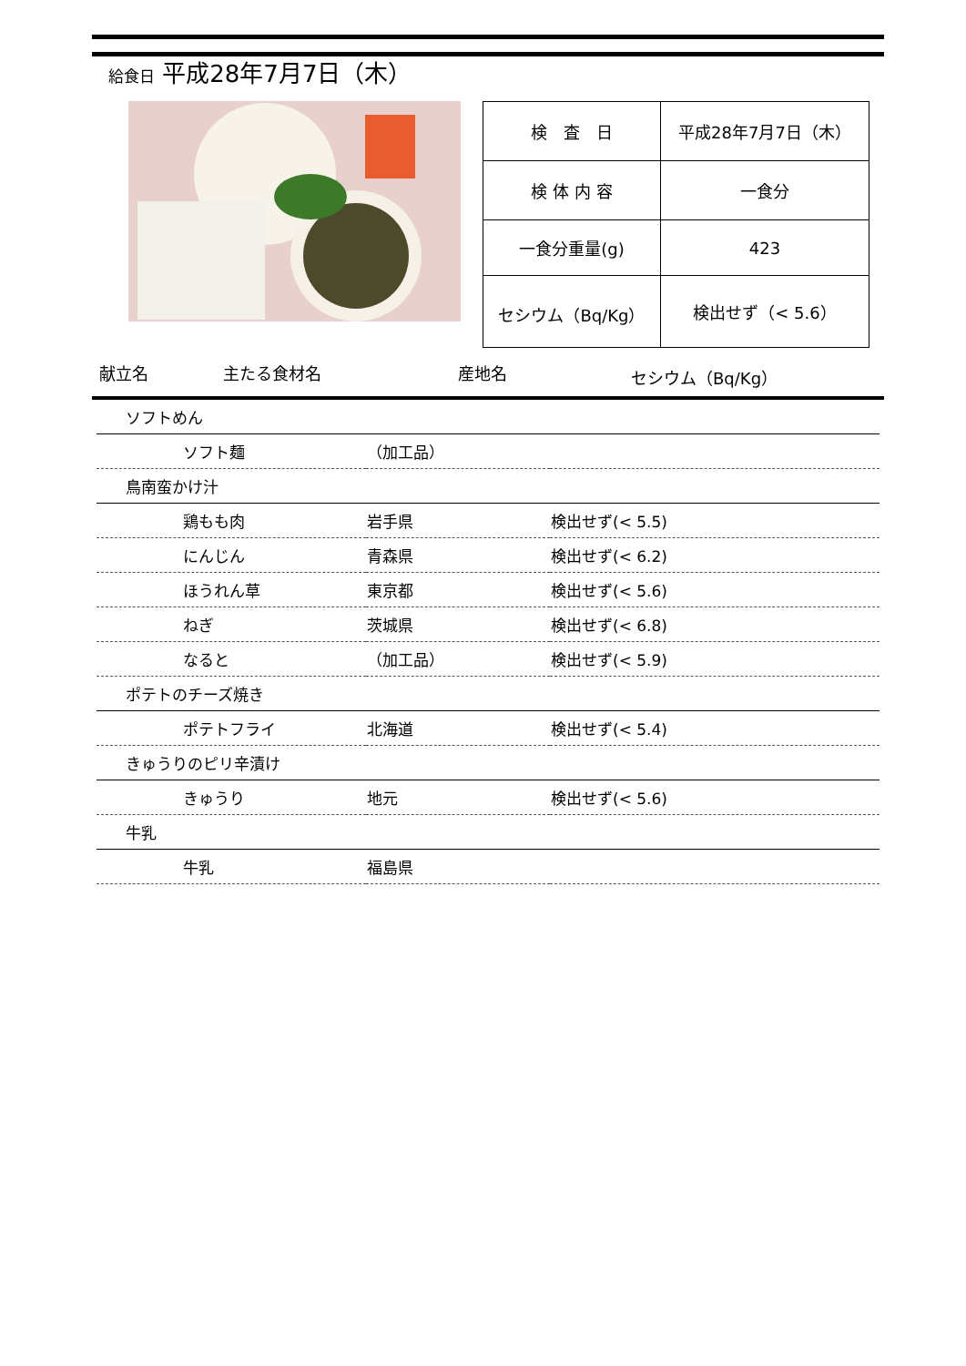給食日 平成28年7月7日（木）
| 検 査 日 | 平成28年7月7日（木） |
| 検 体 内 容 | 一食分 |
| 一食分重量(g) | 423 |
| セシウム（Bq/Kg） | 検出せず（< 5.6） |
献立名 主たる食材名 産地名 セシウム（Bq/Kg）
| ソフトめん | | |
| ソフト麺 | （加工品） | |
| 鳥南蛮かけ汁 | | |
| 鶏もも肉 | 岩手県 | 検出せず(< 5.5) |
| にんじん | 青森県 | 検出せず(< 6.2) |
| ほうれん草 | 東京都 | 検出せず(< 5.6) |
| ねぎ | 茨城県 | 検出せず(< 6.8) |
| なると | （加工品） | 検出せず(< 5.9) |
| ポテトのチーズ焼き | | |
| ポテトフライ | 北海道 | 検出せず(< 5.4) |
| きゅうりのピリ辛漬け | | |
| きゅうり | 地元 | 検出せず(< 5.6) |
| 牛乳 | | |
| 牛乳 | 福島県 | |